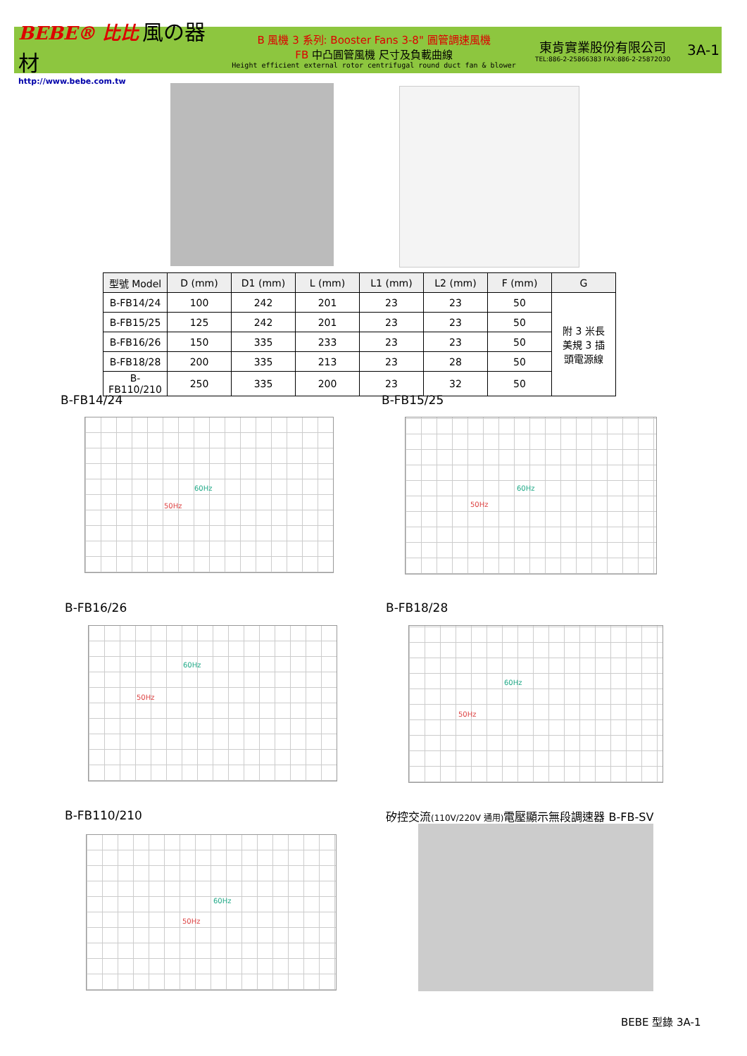BEBE® 比比 風の器材
http://www.bebe.com.tw
B 風機 3 系列: Booster Fans 3-8" 圓管調速風機
FB 中凸圓管風機 尺寸及負載曲線
Height efficient external rotor centrifugal round duct fan & blower
東肯實業股份有限公司
TEL:886-2-25866383 FAX:886-2-25872030
3A-1
| 型號 Model | D (mm) | D1 (mm) | L (mm) | L1 (mm) | L2 (mm) | F (mm) | G |
| --- | --- | --- | --- | --- | --- | --- | --- |
| B-FB14/24 | 100 | 242 | 201 | 23 | 23 | 50 | 附 3 米長 美規 3 插 頭電源線 |
| B-FB15/25 | 125 | 242 | 201 | 23 | 23 | 50 | |
| B-FB16/26 | 150 | 335 | 233 | 23 | 23 | 50 | |
| B-FB18/28 | 200 | 335 | 213 | 23 | 28 | 50 | |
| B-FB110/210 | 250 | 335 | 200 | 23 | 32 | 50 | |
B-FB14/24
60Hz
50Hz
B-FB15/25
60Hz
50Hz
B-FB16/26
60Hz
50Hz
B-FB18/28
60Hz
50Hz
B-FB110/210
60Hz
50Hz
矽控交流(110V/220V 通用) 電壓顯示無段調速器 B-FB-SV
BEBE 型錄 3A-1